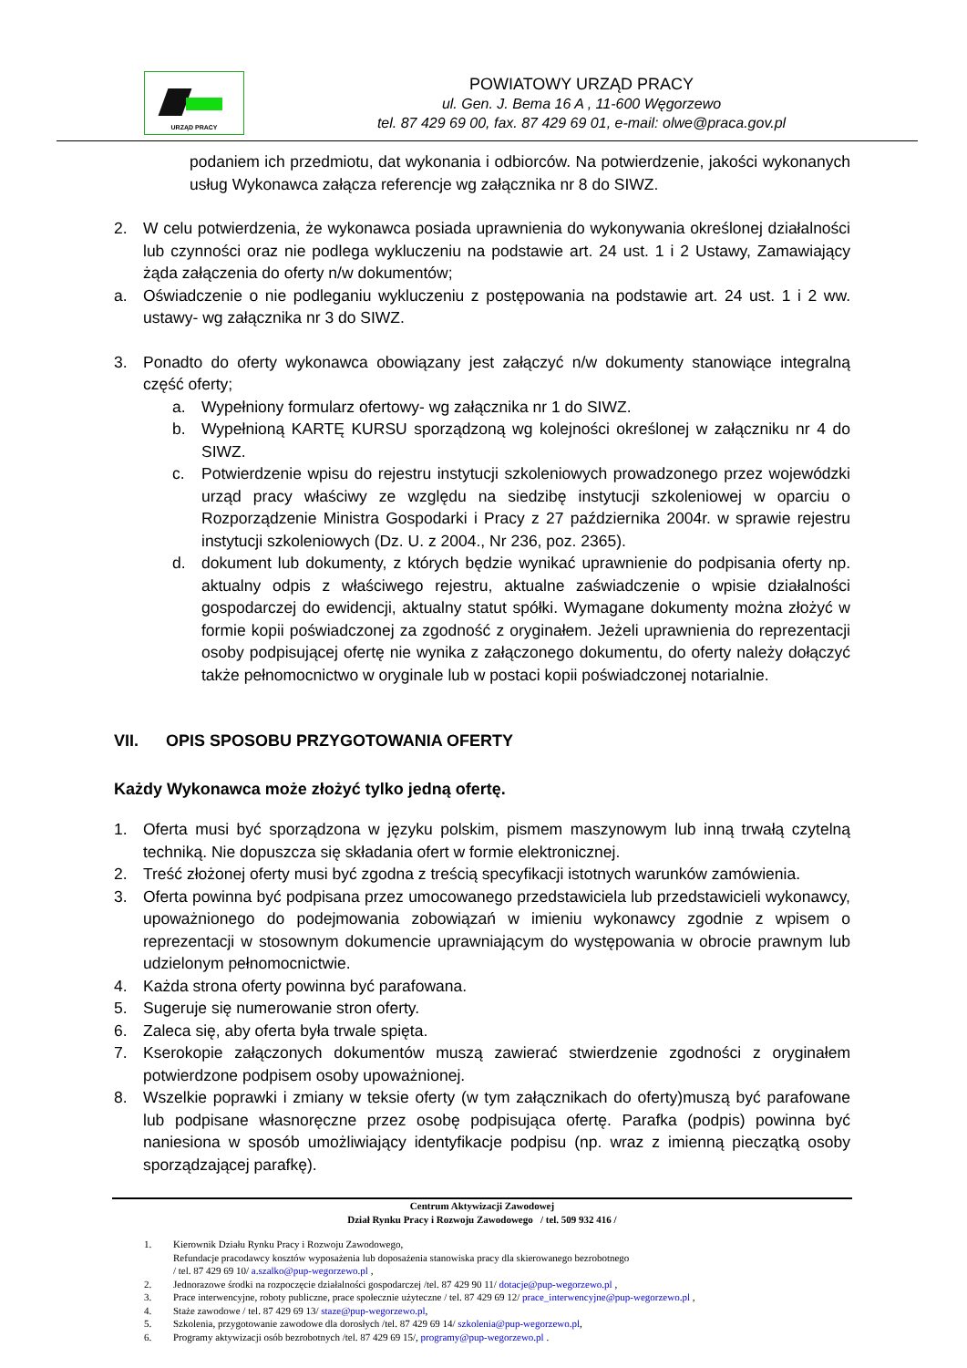URZĄD PRACY
POWIATOWY URZĄD PRACY
ul. Gen. J. Bema 16 A , 11-600 Węgorzewo
tel. 87 429 69 00, fax. 87 429 69 01, e-mail: olwe@praca.gov.pl
podaniem ich przedmiotu, dat wykonania i odbiorców. Na potwierdzenie, jakości wykonanych usług Wykonawca załącza referencje wg załącznika nr 8 do SIWZ.
2. W celu potwierdzenia, że wykonawca posiada uprawnienia do wykonywania określonej działalności lub czynności oraz nie podlega wykluczeniu na podstawie art. 24 ust. 1 i 2 Ustawy, Zamawiający żąda załączenia do oferty n/w dokumentów;
a. Oświadczenie o nie podleganiu wykluczeniu z postępowania na podstawie art. 24 ust. 1 i 2 ww. ustawy- wg załącznika nr 3 do SIWZ.
3. Ponadto do oferty wykonawca obowiązany jest załączyć n/w dokumenty stanowiące integralną część oferty;
a. Wypełniony formularz ofertowy- wg załącznika nr 1 do SIWZ.
b. Wypełnioną KARTĘ KURSU sporządzoną wg kolejności określonej w załączniku nr 4 do SIWZ.
c. Potwierdzenie wpisu do rejestru instytucji szkoleniowych prowadzonego przez wojewódzki urząd pracy właściwy ze względu na siedzibę instytucji szkoleniowej w oparciu o Rozporządzenie Ministra Gospodarki i Pracy z 27 października 2004r. w sprawie rejestru instytucji szkoleniowych (Dz. U. z 2004., Nr 236, poz. 2365).
d. dokument lub dokumenty, z których będzie wynikać uprawnienie do podpisania oferty np. aktualny odpis z właściwego rejestru, aktualne zaświadczenie o wpisie działalności gospodarczej do ewidencji, aktualny statut spółki. Wymagane dokumenty można złożyć w formie kopii poświadczonej za zgodność z oryginałem. Jeżeli uprawnienia do reprezentacji osoby podpisującej ofertę nie wynika z załączonego dokumentu, do oferty należy dołączyć także pełnomocnictwo w oryginale lub w postaci kopii poświadczonej notarialnie.
VII. OPIS SPOSOBU PRZYGOTOWANIA OFERTY
Każdy Wykonawca może złożyć tylko jedną ofertę.
1. Oferta musi być sporządzona w języku polskim, pismem maszynowym lub inną trwałą czytelną techniką. Nie dopuszcza się składania ofert w formie elektronicznej.
2. Treść złożonej oferty musi być zgodna z treścią specyfikacji istotnych warunków zamówienia.
3. Oferta powinna być podpisana przez umocowanego przedstawiciela lub przedstawicieli wykonawcy, upoważnionego do podejmowania zobowiązań w imieniu wykonawcy zgodnie z wpisem o reprezentacji w stosownym dokumencie uprawniającym do występowania w obrocie prawnym lub udzielonym pełnomocnictwie.
4. Każda strona oferty powinna być parafowana.
5. Sugeruje się numerowanie stron oferty.
6. Zaleca się, aby oferta była trwale spięta.
7. Kserokopie załączonych dokumentów muszą zawierać stwierdzenie zgodności z oryginałem potwierdzone podpisem osoby upoważnionej.
8. Wszelkie poprawki i zmiany w teksie oferty (w tym załącznikach do oferty)muszą być parafowane lub podpisane własnoręczne przez osobę podpisująca ofertę. Parafka (podpis) powinna być naniesiona w sposób umożliwiający identyfikacje podpisu (np. wraz z imienną pieczątką osoby sporządzającej parafkę).
Centrum Aktywizacji Zawodowej
Dział Rynku Pracy i Rozwoju Zawodowego / tel. 509 932 416 /
1. Kierownik Działu Rynku Pracy i Rozwoju Zawodowego,
Refundacje pracodawcy kosztów wyposażenia lub doposażenia stanowiska pracy dla skierowanego bezrobotnego
/ tel. 87 429 69 10/ a.szalko@pup-wegorzewo.pl ,
2. Jednorazowe środki na rozpoczęcie działalności gospodarczej /tel. 87 429 90 11/ dotacje@pup-wegorzewo.pl ,
3. Prace interwencyjne, roboty publiczne, prace społecznie użyteczne / tel. 87 429 69 12/ prace_interwencyjne@pup-wegorzewo.pl ,
4. Staże zawodowe / tel. 87 429 69 13/ staze@pup-wegorzewo.pl,
5. Szkolenia, przygotowanie zawodowe dla dorosłych /tel. 87 429 69 14/ szkolenia@pup-wegorzewo.pl,
6. Programy aktywizacji osób bezrobotnych /tel. 87 429 69 15/, programy@pup-wegorzewo.pl .